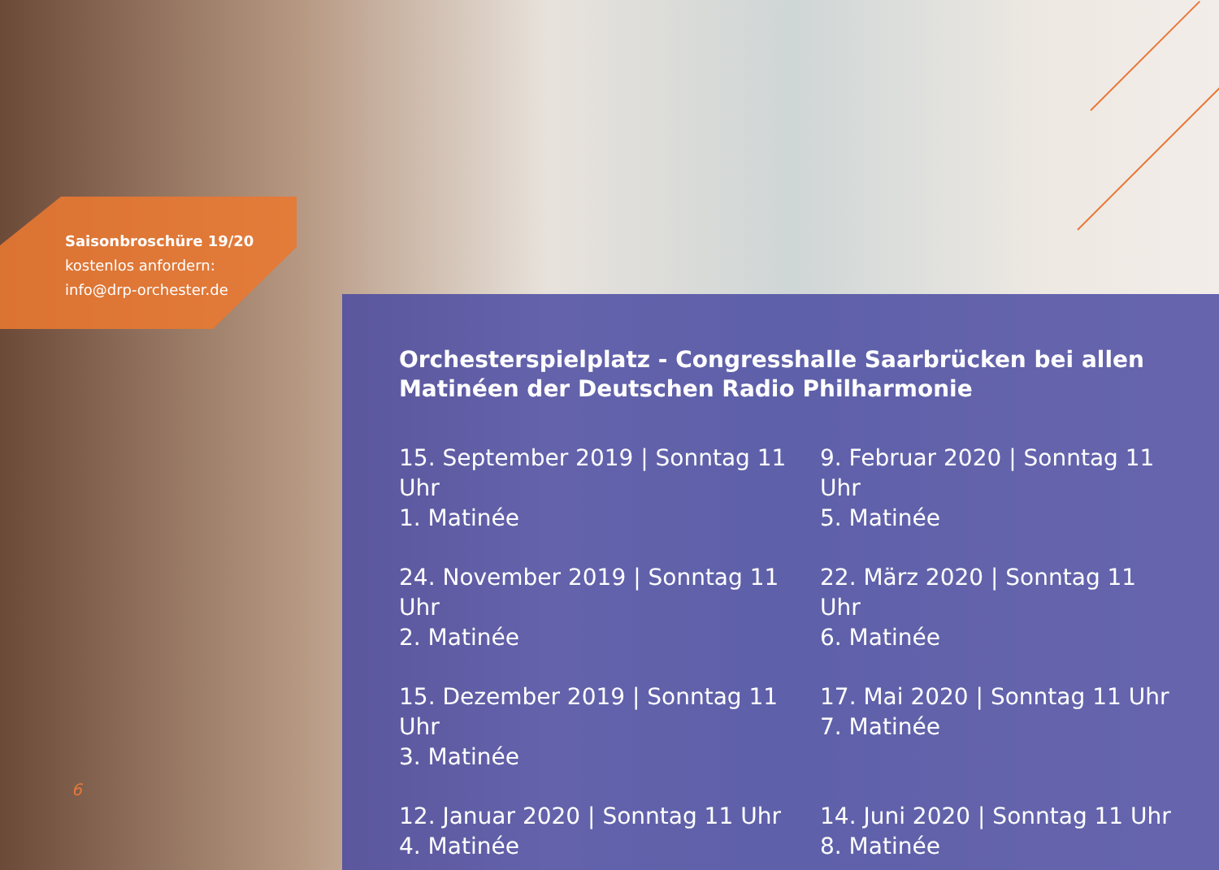Saisonbroschüre 19/20
kostenlos anfordern:
info@drp-orchester.de
Orchesterspielplatz - Congresshalle Saarbrücken bei allen Matinéen der Deutschen Radio Philharmonie
15. September 2019 | Sonntag 11 Uhr
1. Matinée
9. Februar 2020 | Sonntag 11 Uhr
5. Matinée
24. November 2019 | Sonntag 11 Uhr
2. Matinée
22. März 2020 | Sonntag 11 Uhr
6. Matinée
15. Dezember 2019 | Sonntag 11 Uhr
3. Matinée
17. Mai 2020 | Sonntag 11 Uhr
7. Matinée
12. Januar 2020 | Sonntag 11 Uhr
4. Matinée
14. Juni 2020 | Sonntag 11 Uhr
8. Matinée
6